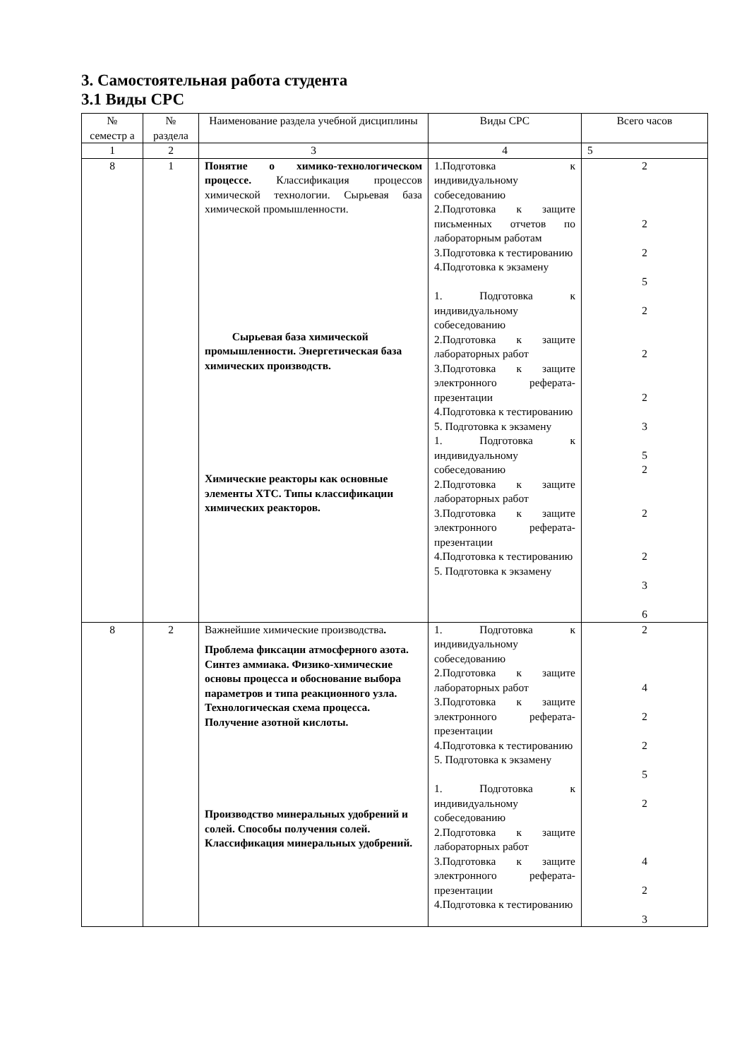3. Самостоятельная работа студента
3.1 Виды СРС
| № семестр а | № раздела | Наименование раздела учебной дисциплины | Виды СРС | Всего часов |
| --- | --- | --- | --- | --- |
| 1 | 2 | 3 | 4 | 5 |
| 8 | 1 | Понятие о химико-технологическом процессе. Классификация процессов химической технологии. Сырьевая база химической промышленности. Сырьевая база химической промышленности. Энергетическая база химических производств. Химические реакторы как основные элементы ХТС. Типы классификации химических реакторов. | 1.Подготовка к индивидуальному собеседованию 2.Подготовка к защите письменных отчетов по лабораторным работам 3.Подготовка к тестированию 4.Подготовка к экзамену 1. Подготовка к индивидуальному собеседованию 2.Подготовка к защите лабораторных работ 3.Подготовка к защите электронного реферата-презентации 4.Подготовка к тестированию 5. Подготовка к экзамену 1. Подготовка к индивидуальному собеседованию 2.Подготовка к защите лабораторных работ 3.Подготовка к защите электронного реферата-презентации 4.Подготовка к тестированию 5. Подготовка к экзамену | 2 2 2 5 2 2 2 3 5 2 2 2 3 6 |
| 8 | 2 | Важнейшие химические производства . Проблема фиксации атмосферного азота. Синтез аммиака. Физико-химические основы процесса и обоснование выбора параметров и типа реакционного узла. Технологическая схема процесса. Получение азотной кислоты. Производство минеральных удобрений и солей. Способы получения солей. Классификация минеральных удобрений. | 1. Подготовка к индивидуальному собеседованию 2.Подготовка к защите лабораторных работ 3.Подготовка к защите электронного реферата-презентации 4.Подготовка к тестированию 5. Подготовка к экзамену 1. Подготовка к индивидуальному собеседованию 2.Подготовка к защите лабораторных работ 3.Подготовка к защите электронного реферата-презентации 4.Подготовка к тестированию | 2 4 2 2 5 2 4 2 3 |